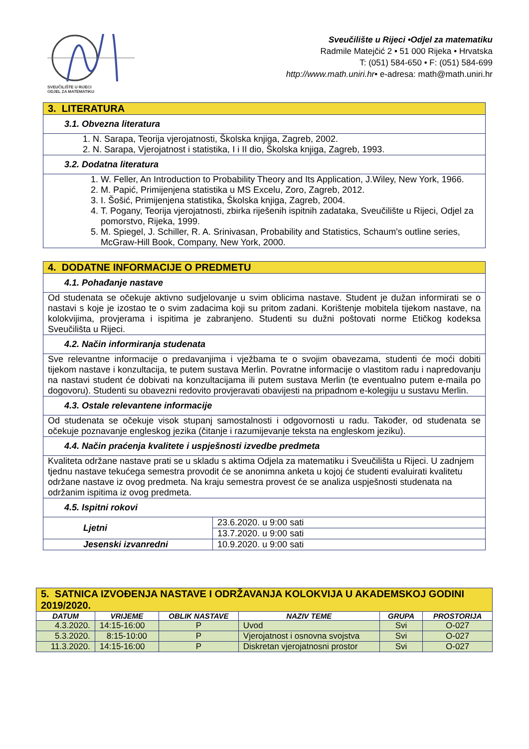SVEUČILIŠTE U RIJECI
ODJEL ZA MATEMATIKU
Sveučilište u Rijeci •Odjel za matematiku
Radmile Matejčić 2 • 51 000 Rijeka • Hrvatska
T: (051) 584-650 • F: (051) 584-699
http://www.math.uniri.hr• e-adresa: math@math.uniri.hr
| 3. LITERATURA |
| 3.1. Obvezna literatura |
| 1. N. Sarapa, Teorija vjerojatnosti, Školska knjiga, Zagreb, 2002. 2. N. Sarapa, Vjerojatnost i statistika, I i II dio, Školska knjiga, Zagreb, 1993. |
| 3.2. Dodatna literatura |
| 1. W. Feller, An Introduction to Probability Theory and Its Application, J.Wiley, New York, 1966. 2. M. Papić, Primijenjena statistika u MS Excelu, Zoro, Zagreb, 2012. 3. I. Šošić, Primijenjena statistika, Školska knjiga, Zagreb, 2004. 4. T. Pogany, Teorija vjerojatnosti, zbirka riješenih ispitnih zadataka, Sveučilište u Rijeci, Odjel za pomorstvo, Rijeka, 1999. 5. M. Spiegel, J. Schiller, R. A. Srinivasan, Probability and Statistics, Schaum's outline series, McGraw-Hill Book, Company, New York, 2000. |
| 4. DODATNE INFORMACIJE O PREDMETU | |
| 4.1. Pohađanje nastave | |
| Od studenata se očekuje aktivno sudjelovanje u svim oblicima nastave. Student je dužan informirati se o nastavi s koje je izostao te o svim zadacima koji su pritom zadani. Korištenje mobitela tijekom nastave, na kolokvijima, provjerama i ispitima je zabranjeno. Studenti su dužni poštovati norme Etičkog kodeksa Sveučilišta u Rijeci. | |
| 4.2. Način informiranja studenata | |
| Sve relevantne informacije o predavanjima i vježbama te o svojim obavezama, studenti će moći dobiti tijekom nastave i konzultacija, te putem sustava Merlin. Povratne informacije o vlastitom radu i napredovanju na nastavi student će dobivati na konzultacijama ili putem sustava Merlin (te eventualno putem e-maila po dogovoru). Studenti su obavezni redovito provjeravati obavijesti na pripadnom e-kolegiju u sustavu Merlin. | |
| 4.3. Ostale relevantene informacije | |
| Od studenata se očekuje visok stupanj samostalnosti i odgovornosti u radu. Također, od studenata se očekuje poznavanje engleskog jezika (čitanje i razumijevanje teksta na engleskom jeziku). | |
| 4.4. Način praćenja kvalitete i uspješnosti izvedbe predmeta | |
| Kvaliteta održane nastave prati se u skladu s aktima Odjela za matematiku i Sveučilišta u Rijeci. U zadnjem tjednu nastave tekućega semestra provodit će se anonimna anketa u kojoj će studenti evaluirati kvalitetu održane nastave iz ovog predmeta. Na kraju semestra provest će se analiza uspješnosti studenata na održanim ispitima iz ovog predmeta. | |
| 4.5. Ispitni rokovi | |
| Ljetni | 23.6.2020. u 9:00 sati |
| | 13.7.2020. u 9:00 sati |
| Jesenski izvanredni | 10.9.2020. u 9:00 sati |
| 5. SATNICA IZVOĐENJA NASTAVE I ODRŽAVANJA KOLOKVIJA U AKADEMSKOJ GODINI 2019/2020. | | | | | |
| DATUM | VRIJEME | OBLIK NASTAVE | NAZIV TEME | GRUPA | PROSTORIJA |
| 4.3.2020. | 14:15-16:00 | P | Uvod | Svi | O-027 |
| 5.3.2020. | 8:15-10:00 | P | Vjerojatnost i osnovna svojstva | Svi | O-027 |
| 11.3.2020. | 14:15-16:00 | P | Diskretan vjerojatnosni prostor | Svi | O-027 |